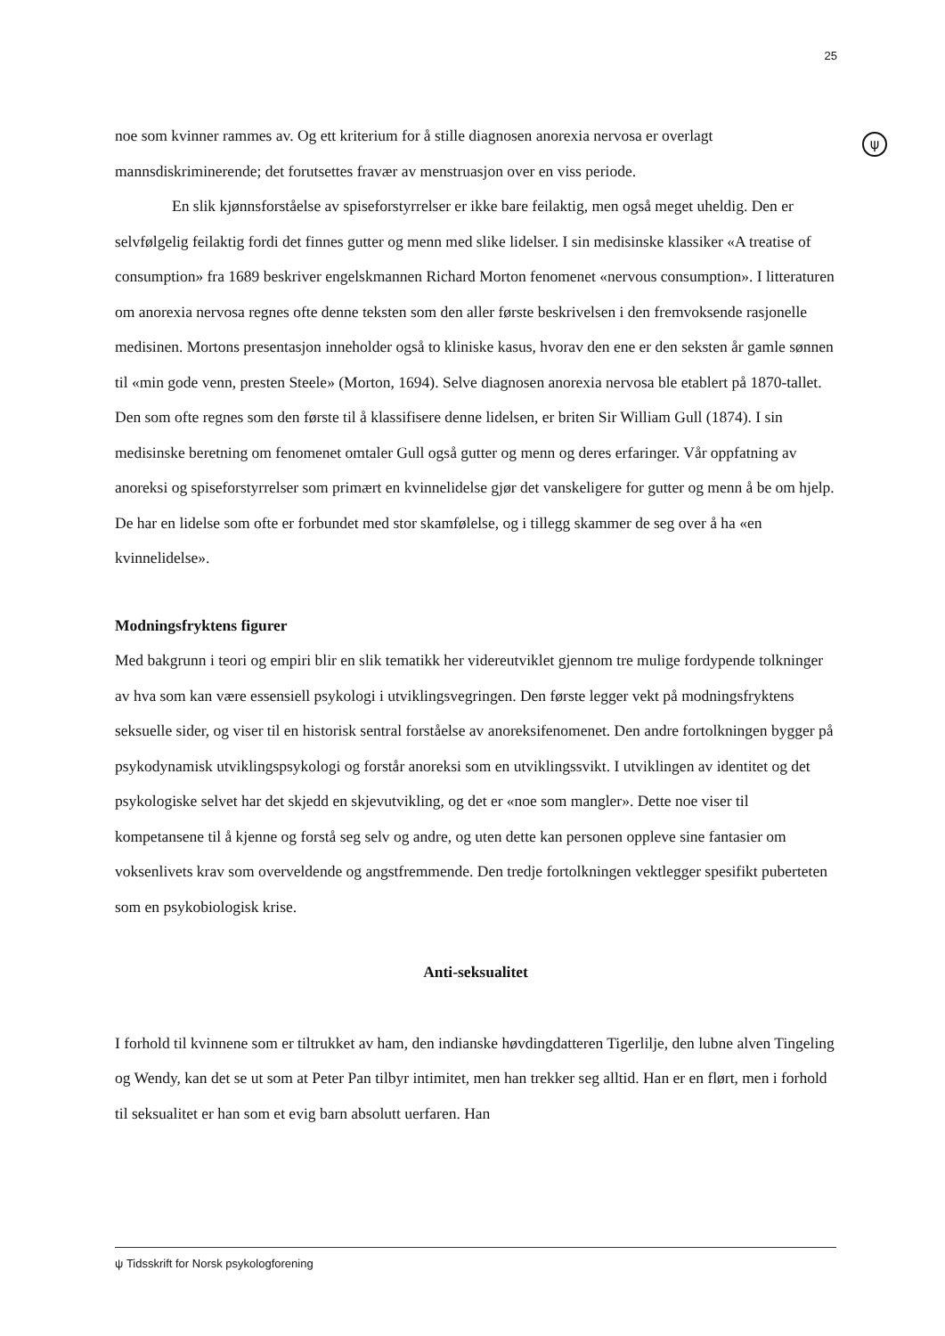25
ψ
noe som kvinner rammes av. Og ett kriterium for å stille diagnosen anorexia nervosa er overlagt mannsdiskriminerende; det forutsettes fravær av menstruasjon over en viss periode.
En slik kjønnsforståelse av spiseforstyrrelser er ikke bare feilaktig, men også meget uheldig. Den er selvfølgelig feilaktig fordi det finnes gutter og menn med slike lidelser. I sin medisinske klassiker «A treatise of consumption» fra 1689 beskriver engelskmannen Richard Morton fenomenet «nervous consumption». I litteraturen om anorexia nervosa regnes ofte denne teksten som den aller første beskrivelsen i den fremvoksende rasjonelle medisinen. Mortons presentasjon inneholder også to kliniske kasus, hvorav den ene er den seksten år gamle sønnen til «min gode venn, presten Steele» (Morton, 1694). Selve diagnosen anorexia nervosa ble etablert på 1870-tallet. Den som ofte regnes som den første til å klassifisere denne lidelsen, er briten Sir William Gull (1874). I sin medisinske beretning om fenomenet omtaler Gull også gutter og menn og deres erfaringer. Vår oppfatning av anoreksi og spiseforstyrrelser som primært en kvinnelidelse gjør det vanskeligere for gutter og menn å be om hjelp. De har en lidelse som ofte er forbundet med stor skamfølelse, og i tillegg skammer de seg over å ha «en kvinnelidelse».
Modningsfryktens figurer
Med bakgrunn i teori og empiri blir en slik tematikk her videreutviklet gjennom tre mulige fordypende tolkninger av hva som kan være essensiell psykologi i utviklingsvegringen. Den første legger vekt på modningsfryktens seksuelle sider, og viser til en historisk sentral forståelse av anoreksifenomenet. Den andre fortolkningen bygger på psykodynamisk utviklingspsykologi og forstår anoreksi som en utviklingssvikt. I utviklingen av identitet og det psykologiske selvet har det skjedd en skjevutvikling, og det er «noe som mangler». Dette noe viser til kompetansene til å kjenne og forstå seg selv og andre, og uten dette kan personen oppleve sine fantasier om voksenlivets krav som overveldende og angstfremmende. Den tredje fortolkningen vektlegger spesifikt puberteten som en psykobiologisk krise.
Anti-seksualitet
I forhold til kvinnene som er tiltrukket av ham, den indianske høvdingdatteren Tigerlilje, den lubne alven Tingeling og Wendy, kan det se ut som at Peter Pan tilbyr intimitet, men han trekker seg alltid. Han er en flørt, men i forhold til seksualitet er han som et evig barn absolutt uerfaren. Han
ψ Tidsskrift for Norsk psykologforening